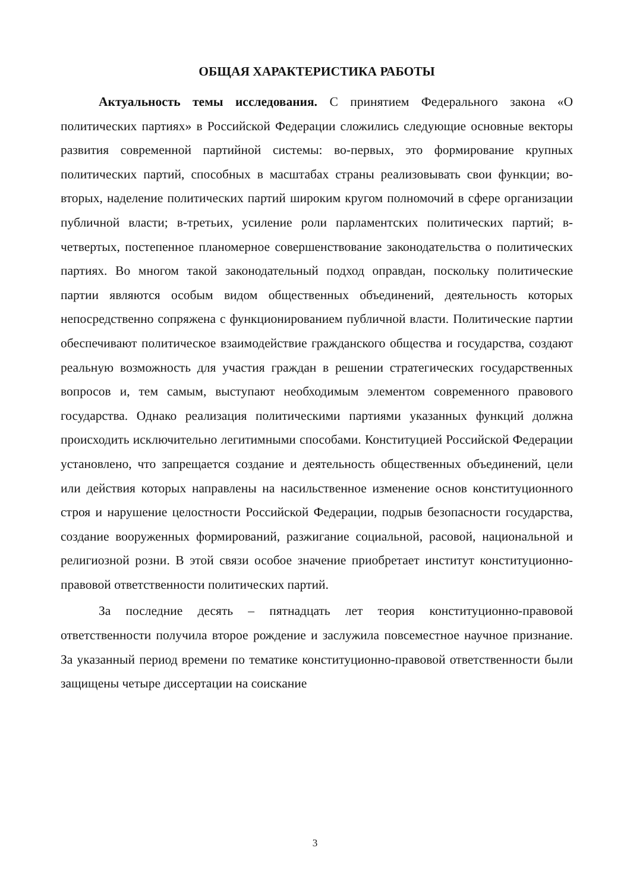ОБЩАЯ ХАРАКТЕРИСТИКА РАБОТЫ
Актуальность темы исследования. С принятием Федерального закона «О политических партиях» в Российской Федерации сложились следующие основные векторы развития современной партийной системы: во-первых, это формирование крупных политических партий, способных в масштабах страны реализовывать свои функции; во-вторых, наделение политических партий широким кругом полномочий в сфере организации публичной власти; в-третьих, усиление роли парламентских политических партий; в-четвертых, постепенное планомерное совершенствование законодательства о политических партиях. Во многом такой законодательный подход оправдан, поскольку политические партии являются особым видом общественных объединений, деятельность которых непосредственно сопряжена с функционированием публичной власти. Политические партии обеспечивают политическое взаимодействие гражданского общества и государства, создают реальную возможность для участия граждан в решении стратегических государственных вопросов и, тем самым, выступают необходимым элементом современного правового государства. Однако реализация политическими партиями указанных функций должна происходить исключительно легитимными способами. Конституцией Российской Федерации установлено, что запрещается создание и деятельность общественных объединений, цели или действия которых направлены на насильственное изменение основ конституционного строя и нарушение целостности Российской Федерации, подрыв безопасности государства, создание вооруженных формирований, разжигание социальной, расовой, национальной и религиозной розни. В этой связи особое значение приобретает институт конституционно-правовой ответственности политических партий.
За последние десять – пятнадцать лет теория конституционно-правовой ответственности получила второе рождение и заслужила повсеместное научное признание. За указанный период времени по тематике конституционно-правовой ответственности были защищены четыре диссертации на соискание
3